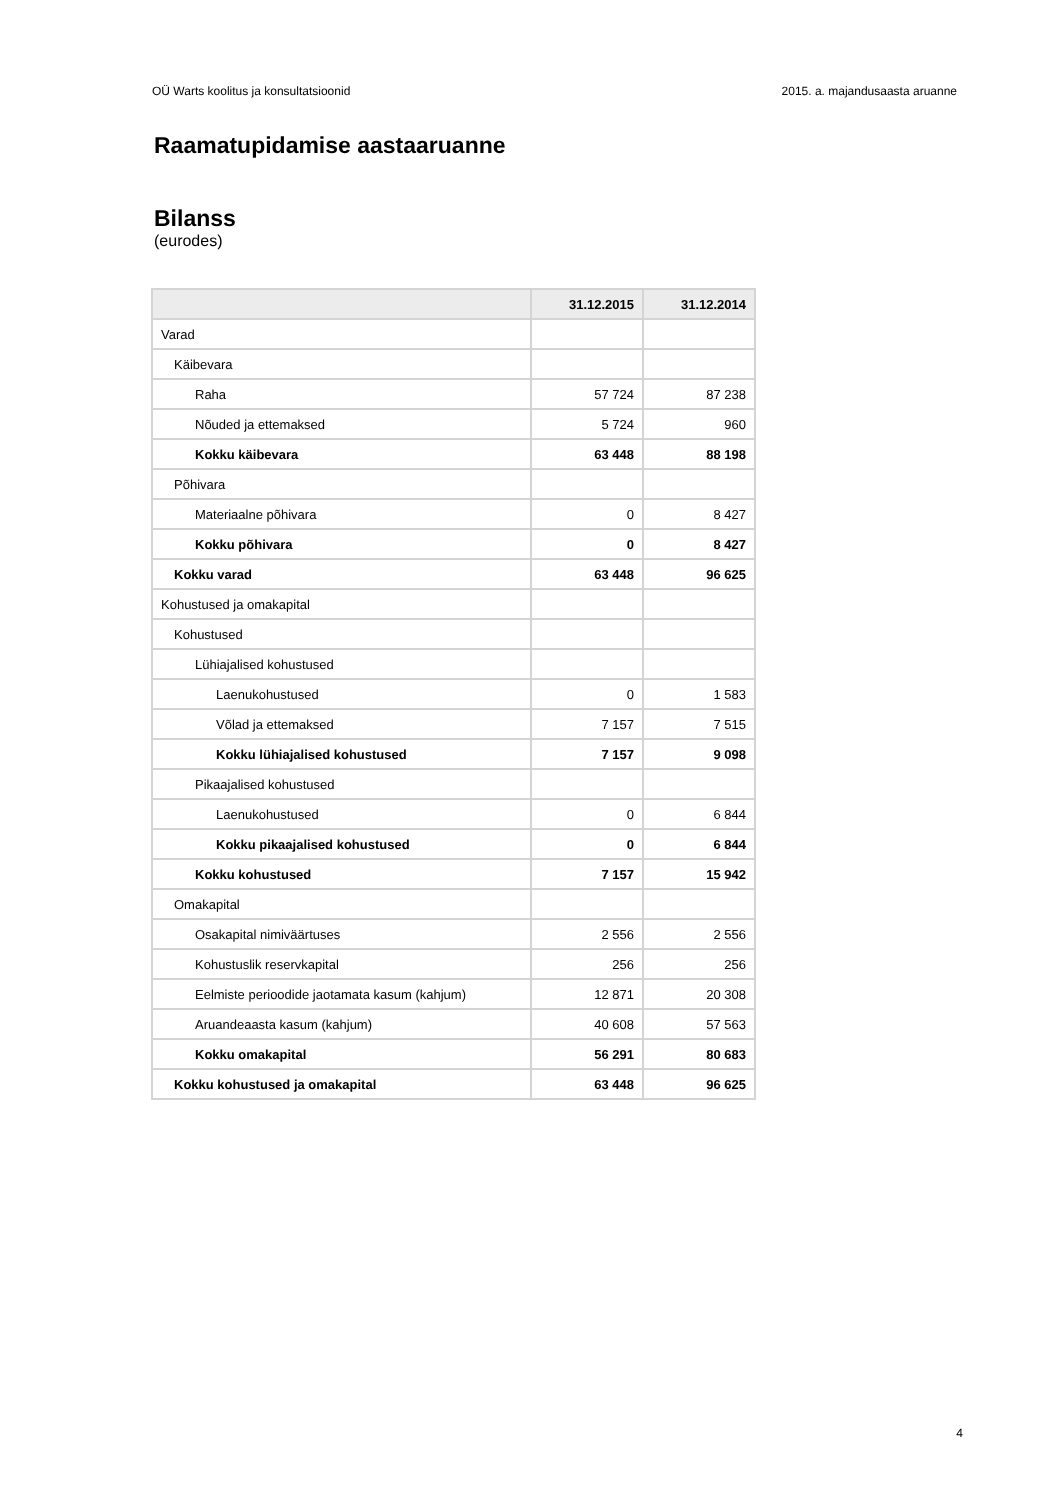OÜ Warts koolitus ja konsultatsioonid 2015. a. majandusaasta aruanne
Raamatupidamise aastaaruanne
Bilanss
(eurodes)
| | 31.12.2015 | 31.12.2014 |
| --- | --- | --- |
| Varad | | |
| Käibevara | | |
| Raha | 57 724 | 87 238 |
| Nõuded ja ettemaksed | 5 724 | 960 |
| Kokku käibevara | 63 448 | 88 198 |
| Põhivara | | |
| Materiaalne põhivara | 0 | 8 427 |
| Kokku põhivara | 0 | 8 427 |
| Kokku varad | 63 448 | 96 625 |
| Kohustused ja omakapital | | |
| Kohustused | | |
| Lühiajalised kohustused | | |
| Laenukohustused | 0 | 1 583 |
| Võlad ja ettemaksed | 7 157 | 7 515 |
| Kokku lühiajalised kohustused | 7 157 | 9 098 |
| Pikaajalised kohustused | | |
| Laenukohustused | 0 | 6 844 |
| Kokku pikaajalised kohustused | 0 | 6 844 |
| Kokku kohustused | 7 157 | 15 942 |
| Omakapital | | |
| Osakapital nimiväärtuses | 2 556 | 2 556 |
| Kohustuslik reservkapital | 256 | 256 |
| Eelmiste perioodide jaotamata kasum (kahjum) | 12 871 | 20 308 |
| Aruandeaasta kasum (kahjum) | 40 608 | 57 563 |
| Kokku omakapital | 56 291 | 80 683 |
| Kokku kohustused ja omakapital | 63 448 | 96 625 |
4